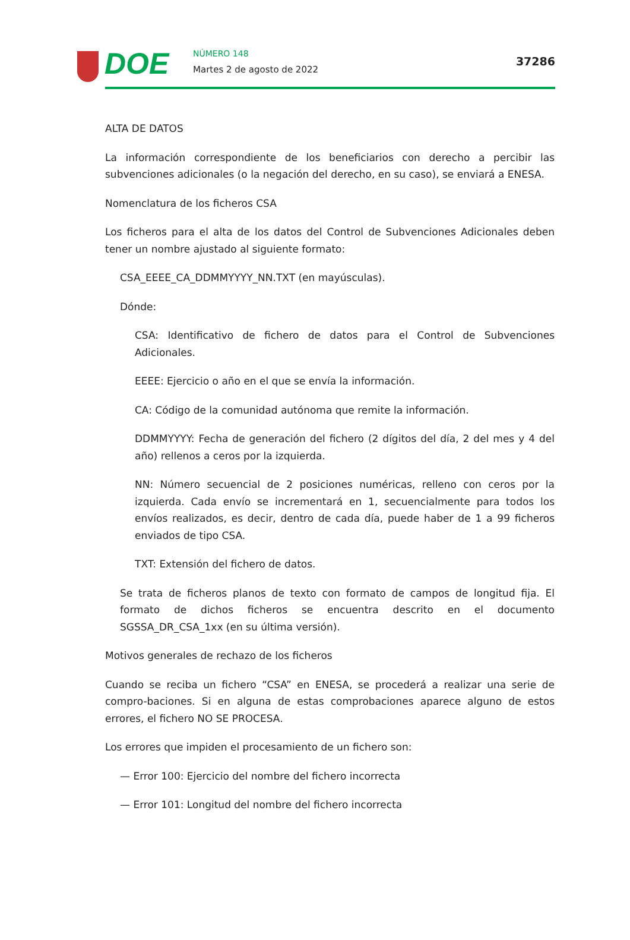DOE NÚMERO 148
Martes 2 de agosto de 2022
37286
ALTA DE DATOS
La información correspondiente de los beneficiarios con derecho a percibir las subvenciones adicionales (o la negación del derecho, en su caso), se enviará a ENESA.
Nomenclatura de los ficheros CSA
Los ficheros para el alta de los datos del Control de Subvenciones Adicionales deben tener un nombre ajustado al siguiente formato:
CSA_EEEE_CA_DDMMYYYY_NN.TXT (en mayúsculas).
Dónde:
CSA: Identificativo de fichero de datos para el Control de Subvenciones Adicionales.
EEEE: Ejercicio o año en el que se envía la información.
CA: Código de la comunidad autónoma que remite la información.
DDMMYYYY: Fecha de generación del fichero (2 dígitos del día, 2 del mes y 4 del año) rellenos a ceros por la izquierda.
NN: Número secuencial de 2 posiciones numéricas, relleno con ceros por la izquierda. Cada envío se incrementará en 1, secuencialmente para todos los envíos realizados, es decir, dentro de cada día, puede haber de 1 a 99 ficheros enviados de tipo CSA.
TXT: Extensión del fichero de datos.
Se trata de ficheros planos de texto con formato de campos de longitud fija. El formato de dichos ficheros se encuentra descrito en el documento SGSSA_DR_CSA_1xx (en su última versión).
Motivos generales de rechazo de los ficheros
Cuando se reciba un fichero “CSA” en ENESA, se procederá a realizar una serie de compro-baciones. Si en alguna de estas comprobaciones aparece alguno de estos errores, el fichero NO SE PROCESA.
Los errores que impiden el procesamiento de un fichero son:
— Error 100: Ejercicio del nombre del fichero incorrecta
— Error 101: Longitud del nombre del fichero incorrecta